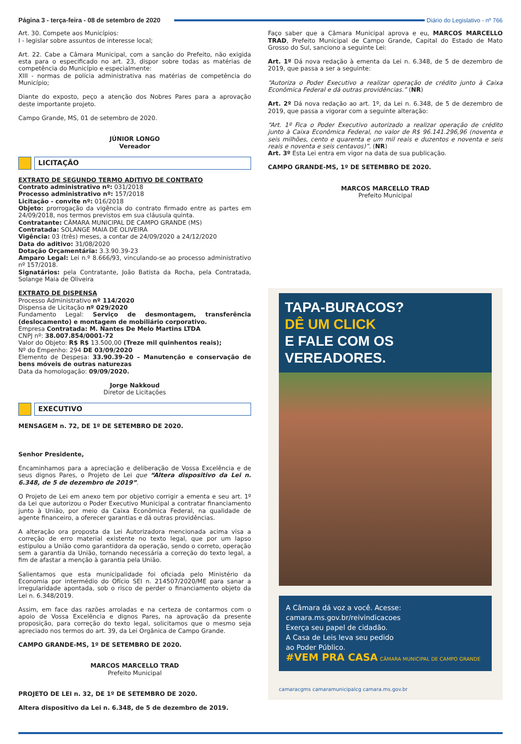Página 3 - terça-feira - 08 de setembro de 2020 Diário do Legislativo - nº 766
Art. 30. Compete aos Municípios:
I - legislar sobre assuntos de interesse local;
Art. 22. Cabe a Câmara Municipal, com a sanção do Prefeito, não exigida esta para o especificado no art. 23, dispor sobre todas as matérias de competência do Município e especialmente:
XIII - normas de polícia administrativa nas matérias de competência do Município;
Diante do exposto, peço a atenção dos Nobres Pares para a aprovação deste importante projeto.
Campo Grande, MS, 01 de setembro de 2020.
JÚNIOR LONGO
Vereador
LICITAÇÃO
EXTRATO DE SEGUNDO TERMO ADITIVO DE CONTRATO
Contrato administrativo nº: 031/2018
Processo administrativo nº: 157/2018
Licitação - convite nº: 016/2018
Objeto: prorrogação da vigência do contrato firmado entre as partes em 24/09/2018, nos termos previstos em sua cláusula quinta.
Contratante: CÂMARA MUNICIPAL DE CAMPO GRANDE (MS)
Contratada: SOLANGE MAIA DE OLIVEIRA
Vigência: 03 (três) meses, a contar de 24/09/2020 a 24/12/2020
Data do aditivo: 31/08/2020
Dotação Orçamentária: 3.3.90.39-23
Amparo Legal: Lei n.º 8.666/93, vinculando-se ao processo administrativo nº 157/2018.
Signatários: pela Contratante, João Batista da Rocha, pela Contratada, Solange Maia de Oliveira
EXTRATO DE DISPENSA
Processo Administrativo nº 114/2020
Dispensa de Licitação nº 029/2020
Fundamento Legal: Serviço de desmontagem, transferência (deslocamento) e montagem de mobiliário corporativo.
Empresa Contratada: M. Nantes De Melo Martins LTDA
CNPJ nº: 38.007.854/0001-72
Valor do Objeto: R$ R$ 13.500,00 (Treze mil quinhentos reais);
Nº do Empenho: 294 DE 03/09/2020
Elemento de Despesa: 33.90.39-20 – Manutenção e conservação de bens móveis de outras naturezas
Data da homologação: 09/09/2020.
Jorge Nakkoud
Diretor de Licitações
EXECUTIVO
MENSAGEM n. 72, DE 1º DE SETEMBRO DE 2020.
Senhor Presidente,
Encaminhamos para a apreciação e deliberação de Vossa Excelência e de seus dignos Pares, o Projeto de Lei que “Altera dispositivo da Lei n. 6.348, de 5 de dezembro de 2019”.
O Projeto de Lei em anexo tem por objetivo corrigir a ementa e seu art. 1º da Lei que autorizou o Poder Executivo Municipal a contratar financiamento junto à União, por meio da Caixa Econômica Federal, na qualidade de agente financeiro, a oferecer garantias e dá outras providências.
A alteração ora proposta da Lei Autorizadora mencionada acima visa a correção de erro material existente no texto legal, que por um lapso estipulou a União como garantidora da operação, sendo o correto, operação sem a garantia da União, tornando necessária a correção do texto legal, a fim de afastar a menção à garantia pela União.
Salientamos que esta municipalidade foi oficiada pelo Ministério da Economia por intermédio do Ofício SEI n. 214507/2020/ME para sanar a irregularidade apontada, sob o risco de perder o financiamento objeto da Lei n. 6.348/2019.
Assim, em face das razões arroladas e na certeza de contarmos com o apoio de Vossa Excelência e dignos Pares, na aprovação da presente proposição, para correção do texto legal, solicitamos que o mesmo seja apreciado nos termos do art. 39, da Lei Orgânica de Campo Grande.
CAMPO GRANDE-MS, 1º DE SETEMBRO DE 2020.
MARCOS MARCELLO TRAD
Prefeito Municipal
PROJETO DE LEI n. 32, DE 1º DE SETEMBRO DE 2020.
Altera dispositivo da Lei n. 6.348, de 5 de dezembro de 2019.
Faço saber que a Câmara Municipal aprova e eu, MARCOS MARCELLO TRAD, Prefeito Municipal de Campo Grande, Capital do Estado de Mato Grosso do Sul, sanciono a seguinte Lei:
Art. 1º Dá nova redação à ementa da Lei n. 6.348, de 5 de dezembro de 2019, que passa a ser a seguinte:
“Autoriza o Poder Executivo a realizar operação de crédito junto à Caixa Econômica Federal e dá outras providências.” (NR)
Art. 2º Dá nova redação ao art. 1º, da Lei n. 6.348, de 5 de dezembro de 2019, que passa a vigorar com a seguinte alteração:
“Art. 1º Fica o Poder Executivo autorizado a realizar operação de crédito junto à Caixa Econômica Federal, no valor de R$ 96.141.296,96 (noventa e seis milhões, cento e quarenta e um mil reais e duzentos e noventa e seis reais e noventa e seis centavos)”. (NR)
Art. 3º Esta Lei entra em vigor na data de sua publicação.
CAMPO GRANDE-MS, 1º DE SETEMBRO DE 2020.
MARCOS MARCELLO TRAD
Prefeito Municipal
TAPA-BURACOS?
DÊ UM CLICK
E FALE COM OS VEREADORES.
A Câmara dá voz a você. Acesse:
camara.ms.gov.br/reivindicacoes
Exerça seu papel de cidadão.
A Casa de Leis leva seu pedido
ao Poder Público.
#VEM PRA CASA CÂMARA MUNICIPAL DE CAMPO GRANDE
camaracgms camaramunicipalcg camara.ms.gov.br